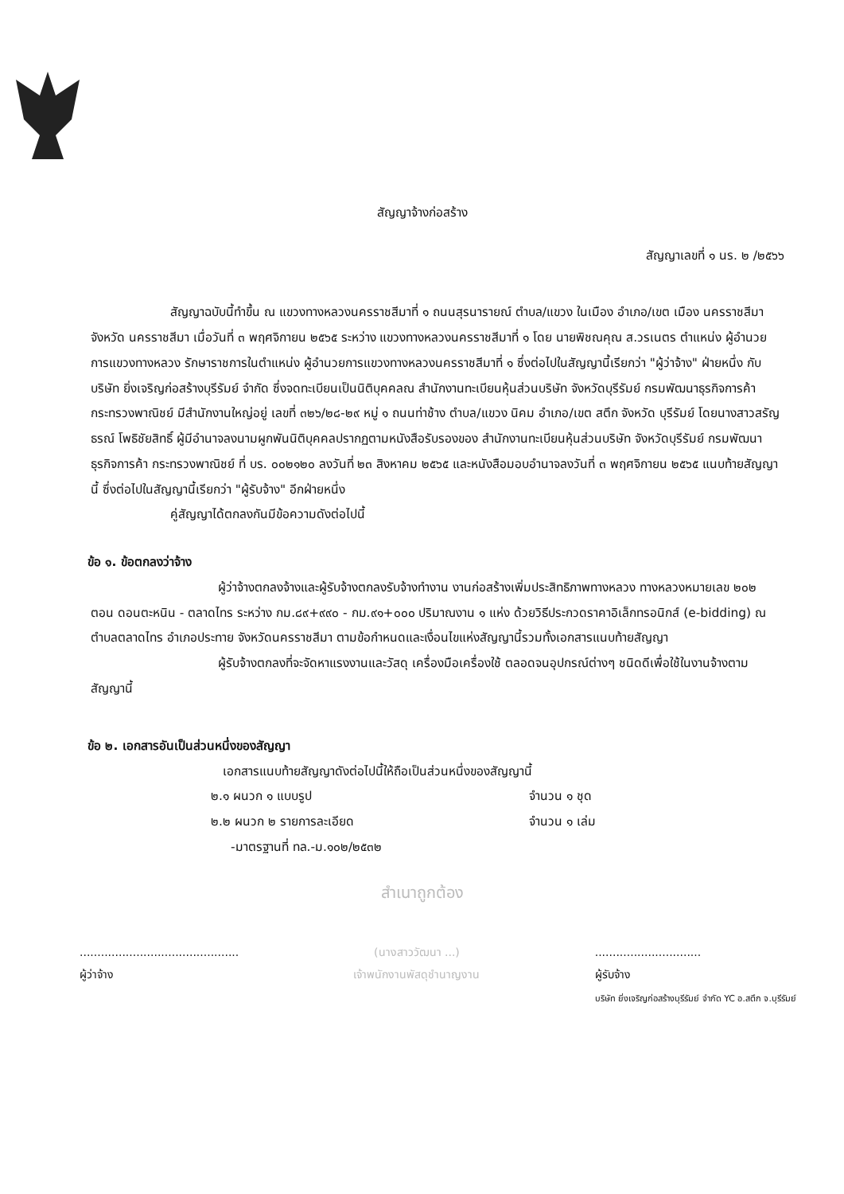สัญญาจ้างก่อสร้าง
สัญญาเลขที่ ๑ นร. ๒ /๒๕๖๖
สัญญาฉบับนี้ทำขึ้น ณ แขวงทางหลวงนครราชสีมาที่ ๑ ถนนสุรนารายณ์ ตำบล/แขวง ในเมือง อำเภอ/เขต เมือง นครราชสีมา จังหวัด นครราชสีมา เมื่อวันที่ ๓ พฤศจิกายน ๒๕๖๕ ระหว่าง แขวงทางหลวงนครราชสีมาที่ ๑ โดย นายพิชณคุณ ส.วรเนตร ตำแหน่ง ผู้อำนวยการแขวงทางหลวง รักษาราชการในตำแหน่ง ผู้อำนวยการแขวงทางหลวงนครราชสีมาที่ ๑ ซึ่งต่อไปในสัญญานี้เรียกว่า "ผู้ว่าจ้าง" ฝ่ายหนึ่ง กับ บริษัท ยิ่งเจริญก่อสร้างบุรีรัมย์ จำกัด ซึ่งจดทะเบียนเป็นนิติบุคคลณ สำนักงานทะเบียนหุ้นส่วนบริษัท จังหวัดบุรีรัมย์ กรมพัฒนาธุรกิจการค้า กระทรวงพาณิชย์ มีสำนักงานใหญ่อยู่ เลขที่ ๓๒๖/๒๘-๒๙ หมู่ ๑ ถนนท่าช้าง ตำบล/แขวง นิคม อำเภอ/เขต สตึก จังหวัด บุรีรัมย์ โดยนางสาวสรัญธรณ์ โพธิชัยสิทธิ์ ผู้มีอำนาจลงนามผูกพันนิติบุคคลปรากฏตามหนังสือรับรองของ สำนักงานทะเบียนหุ้นส่วนบริษัท จังหวัดบุรีรัมย์ กรมพัฒนาธุรกิจการค้า กระทรวงพาณิชย์ ที่ บร. ๐๐๒๑๒๐ ลงวันที่ ๒๓ สิงหาคม ๒๕๖๕ และหนังสือมอบอำนาจลงวันที่ ๓ พฤศจิกายน ๒๕๖๕ แนบท้ายสัญญานี้ ซึ่งต่อไปในสัญญานี้เรียกว่า "ผู้รับจ้าง" อีกฝ่ายหนึ่ง
คู่สัญญาได้ตกลงกันมีข้อความดังต่อไปนี้
ข้อ ๑. ข้อตกลงว่าจ้าง
ผู้ว่าจ้างตกลงจ้างและผู้รับจ้างตกลงรับจ้างทำงาน งานก่อสร้างเพิ่มประสิทธิภาพทางหลวง ทางหลวงหมายเลข ๒๐๒ ตอน ดอนตะหนิน - ตลาดไทร ระหว่าง กม.๘๙+๙๙๐ - กม.๙๑+๐๐๐ ปริมาณงาน ๑ แห่ง ด้วยวิธีประกวดราคาอิเล็กทรอนิกส์ (e-bidding) ณ ตำบลตลาดไทร อำเภอประทาย จังหวัดนครราชสีมา ตามข้อกำหนดและเงื่อนไขแห่งสัญญานี้รวมทั้งเอกสารแนบท้ายสัญญา
ผู้รับจ้างตกลงที่จะจัดหาแรงงานและวัสดุ เครื่องมือเครื่องใช้ ตลอดจนอุปกรณ์ต่างๆ ชนิดดีเพื่อใช้ในงานจ้างตามสัญญานี้
ข้อ ๒. เอกสารอันเป็นส่วนหนึ่งของสัญญา
เอกสารแนบท้ายสัญญาดังต่อไปนี้ให้ถือเป็นส่วนหนึ่งของสัญญานี้
๒.๑ ผนวก ๑ แบบรูป จำนวน ๑ ชุด
๒.๒ ผนวก ๒ รายการละเอียด จำนวน ๑ เล่ม
-มาตรฐานที่ ทล.-ม.๑๐๒/๒๕๓๒
สำเนาถูกต้อง
.............................................
ผู้ว่าจ้าง
(นางสาววัฒนา ...)
เจ้าพนักงานพัสดุชำนาญงาน
..............................
ผู้รับจ้าง
บริษัท ยิ่งเจริญก่อสร้างบุรีรัมย์ จำกัด YC อ.สตึก จ.บุรีรัมย์